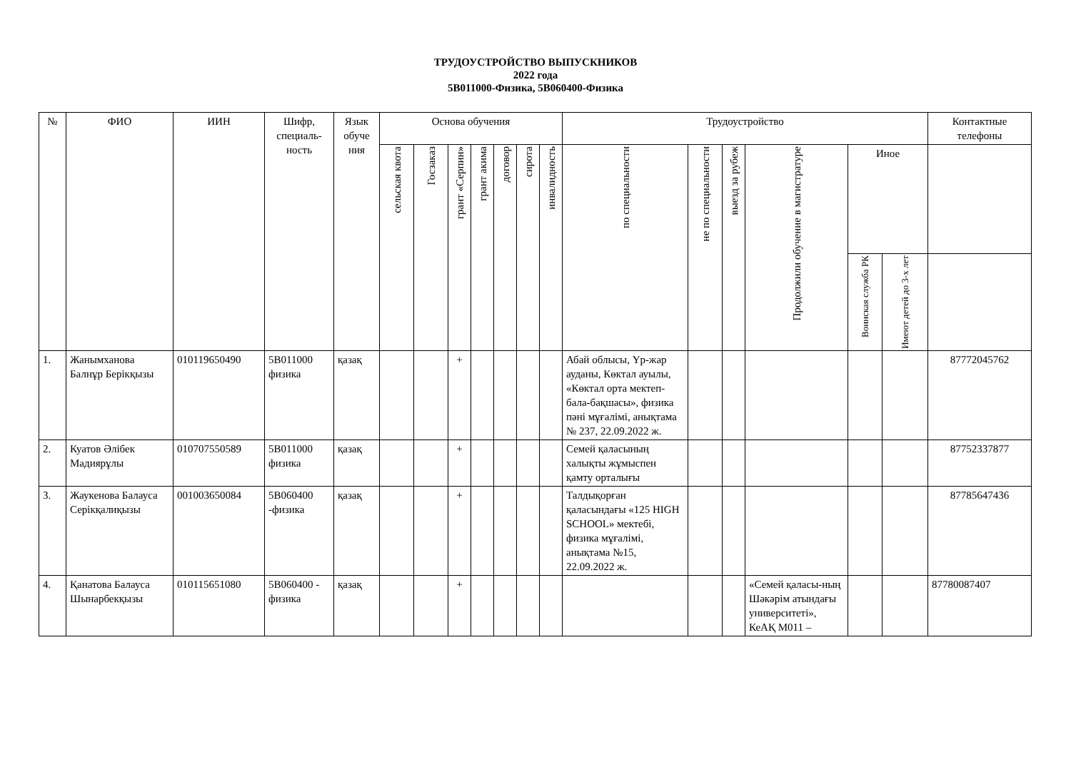ТРУДОУСТРОЙСТВО ВЫПУСКНИКОВ
2022 года
5В011000-Физика, 5В060400-Физика
| № | ФИО | ИИН | Шифр, специаль-ность | Язык обуче ния | Основа обучения | | | | | | | Трудоустройство | | | | | | Контактные телефоны |
| --- | --- | --- | --- | --- | --- | --- | --- | --- | --- | --- | --- | --- | --- | --- | --- | --- | --- | --- |
| | | | | | сельская квота | Госзаказ | грант «Серпин» | грант акима | договор | сирота | инвалидность | по специальности | не по специальности | выезд за рубеж | Продолжили обучение в магистратуре | Иное | | |
| | | | | | | | | | | | | | | | | Воинская служба РК | Имеют детей до 3-х лет | |
| 1. | Жанымханова Балнұр Берікқызы | 010119650490 | 5В011000 физика | қазақ | | | + | | | | | Абай облысы, Үр-жар ауданы, Көктал ауылы, «Көктал орта мектеп- бала-бақшасы», физика пәні мұғалімі, анықтама № 237, 22.09.2022 ж. | | | | | | 87772045762 |
| 2. | Куатов Әлібек Мадиярұлы | 010707550589 | 5В011000 физика | қазақ | | | + | | | | | Семей қаласының халықты жұмыспен қамту орталығы | | | | | | 87752337877 |
| 3. | Жаукенова Балауса Серікқалиқызы | 001003650084 | 5В060400 -физика | қазақ | | | + | | | | | Талдықорған қаласындағы «125 HIGH SCHOOL» мектебі, физика мұғалімі, анықтама №15, 22.09.2022 ж. | | | | | | 87785647436 |
| 4. | Қанатова Балауса Шынарбекқызы | 010115651080 | 5В060400 - физика | қазақ | | | + | | | | | | | | «Семей қаласы-ның Шәкәрім атындағы университеті», КеАҚ М011 – | | | 87780087407 |